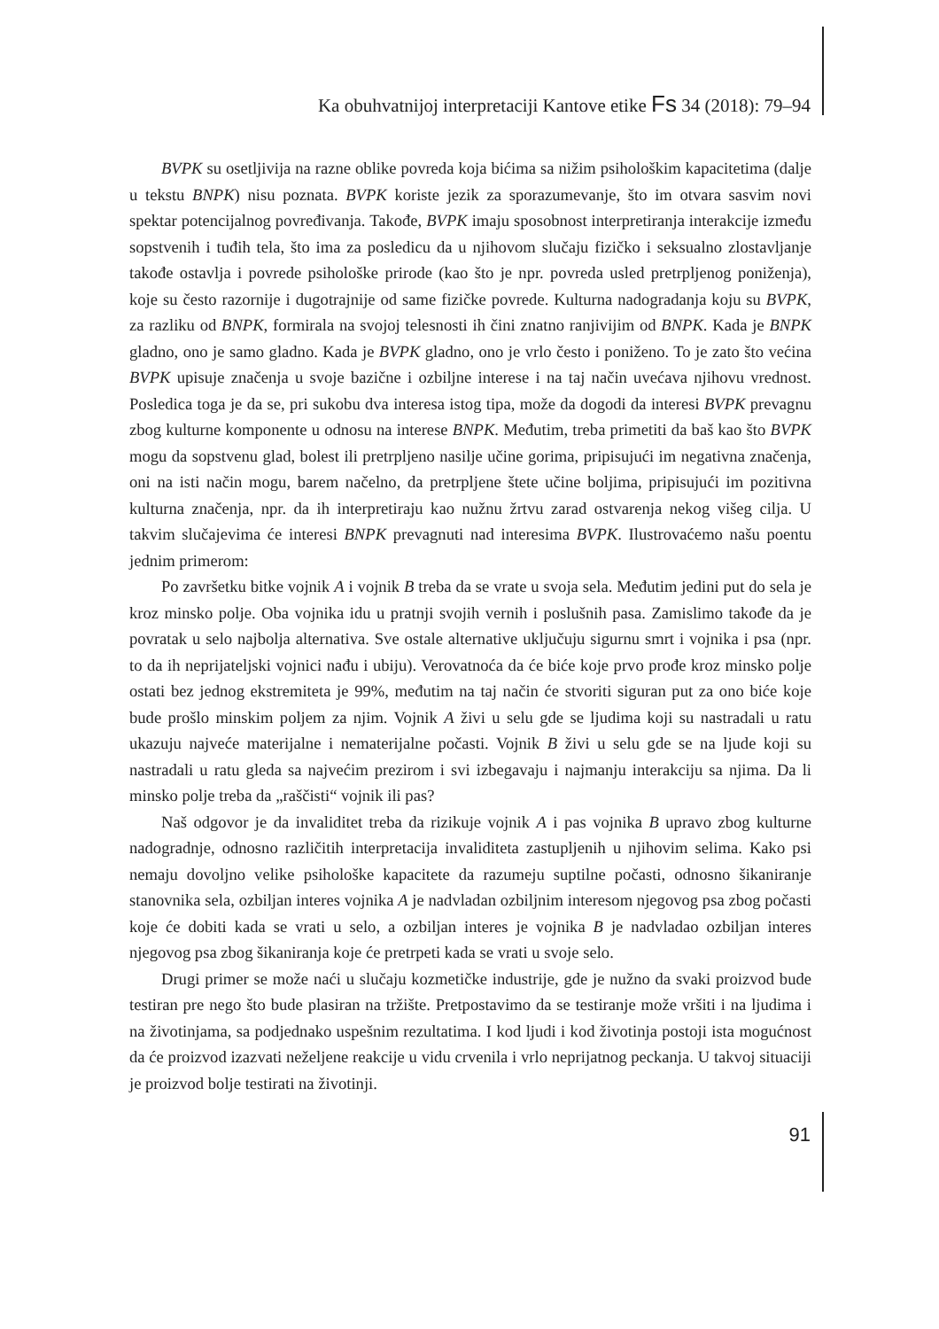Ka obuhvatnijoj interpretaciji Kantove etike Fs 34 (2018): 79–94
BVPK su osetljivija na razne oblike povreda koja bićima sa nižim psihološkim kapacitetima (dalje u tekstu BNPK) nisu poznata. BVPK koriste jezik za sporazumevanje, što im otvara sasvim novi spektar potencijalnog povređivanja. Takođe, BVPK imaju sposobnost interpretiranja interakcije između sopstvenih i tuđih tela, što ima za posledicu da u njihovom slučaju fizičko i seksualno zlostavljanje takođe ostavlja i povrede psihološke prirode (kao što je npr. povreda usled pretrpljenog poniženja), koje su često razornije i dugotrajnije od same fizičke povrede. Kulturna nadogradanja koju su BVPK, za razliku od BNPK, formirala na svojoj telesnosti ih čini znatno ranjivijim od BNPK. Kada je BNPK gladno, ono je samo gladno. Kada je BVPK gladno, ono je vrlo često i poniženo. To je zato što većina BVPK upisuje značenja u svoje bazične i ozbiljne interese i na taj način uvećava njihovu vrednost. Posledica toga je da se, pri sukobu dva interesa istog tipa, može da dogodi da interesi BVPK prevagnu zbog kulturne komponente u odnosu na interese BNPK. Međutim, treba primetiti da baš kao što BVPK mogu da sopstvenu glad, bolest ili pretrpljeno nasilje učine gorima, pripisujući im negativna značenja, oni na isti način mogu, barem načelno, da pretrpljene štete učine boljima, pripisujući im pozitivna kulturna značenja, npr. da ih interpretiraju kao nužnu žrtvu zarad ostvarenja nekog višeg cilja. U takvim slučajevima će interesi BNPK prevagnuti nad interesima BVPK. Ilustrovaćemo našu poentu jednim primerom:
Po završetku bitke vojnik A i vojnik B treba da se vrate u svoja sela. Međutim jedini put do sela je kroz minsko polje. Oba vojnika idu u pratnji svojih vernih i poslušnih pasa. Zamislimo takođe da je povratak u selo najbolja alternativa. Sve ostale alternative uključuju sigurnu smrt i vojnika i psa (npr. to da ih neprijateljski vojnici nađu i ubiju). Verovatnoća da će biće koje prvo prođe kroz minsko polje ostati bez jednog ekstremiteta je 99%, međutim na taj način će stvoriti siguran put za ono biće koje bude prošlo minskim poljem za njim. Vojnik A živi u selu gde se ljudima koji su nastradali u ratu ukazuju najveće materijalne i nematerijalne počasti. Vojnik B živi u selu gde se na ljude koji su nastradali u ratu gleda sa najvećim prezirom i svi izbegavaju i najmanju interakciju sa njima. Da li minsko polje treba da „raščisti“ vojnik ili pas?
Naš odgovor je da invaliditet treba da rizikuje vojnik A i pas vojnika B upravo zbog kulturne nadogradnje, odnosno različitih interpretacija invaliditeta zastupljenih u njihovim selima. Kako psi nemaju dovoljno velike psihološke kapacitete da razumeju suptilne počasti, odnosno šikaniranje stanovnika sela, ozbiljan interes vojnika A je nadvladan ozbiljnim interesom njegovog psa zbog počasti koje će dobiti kada se vrati u selo, a ozbiljan interes je vojnika B je nadvladao ozbiljan interes njegovog psa zbog šikaniranja koje će pretrpeti kada se vrati u svoje selo.
Drugi primer se može naći u slučaju kozmetičke industrije, gde je nužno da svaki proizvod bude testiran pre nego što bude plasiran na tržište. Pretpostavimo da se testiranje može vršiti i na ljudima i na životinjama, sa podjednako uspešnim rezultatima. I kod ljudi i kod životinja postoji ista mogućnost da će proizvod izazvati neželjene reakcije u vidu crvenila i vrlo neprijatnog peckanja. U takvoj situaciji je proizvod bolje testirati na životinji.
91